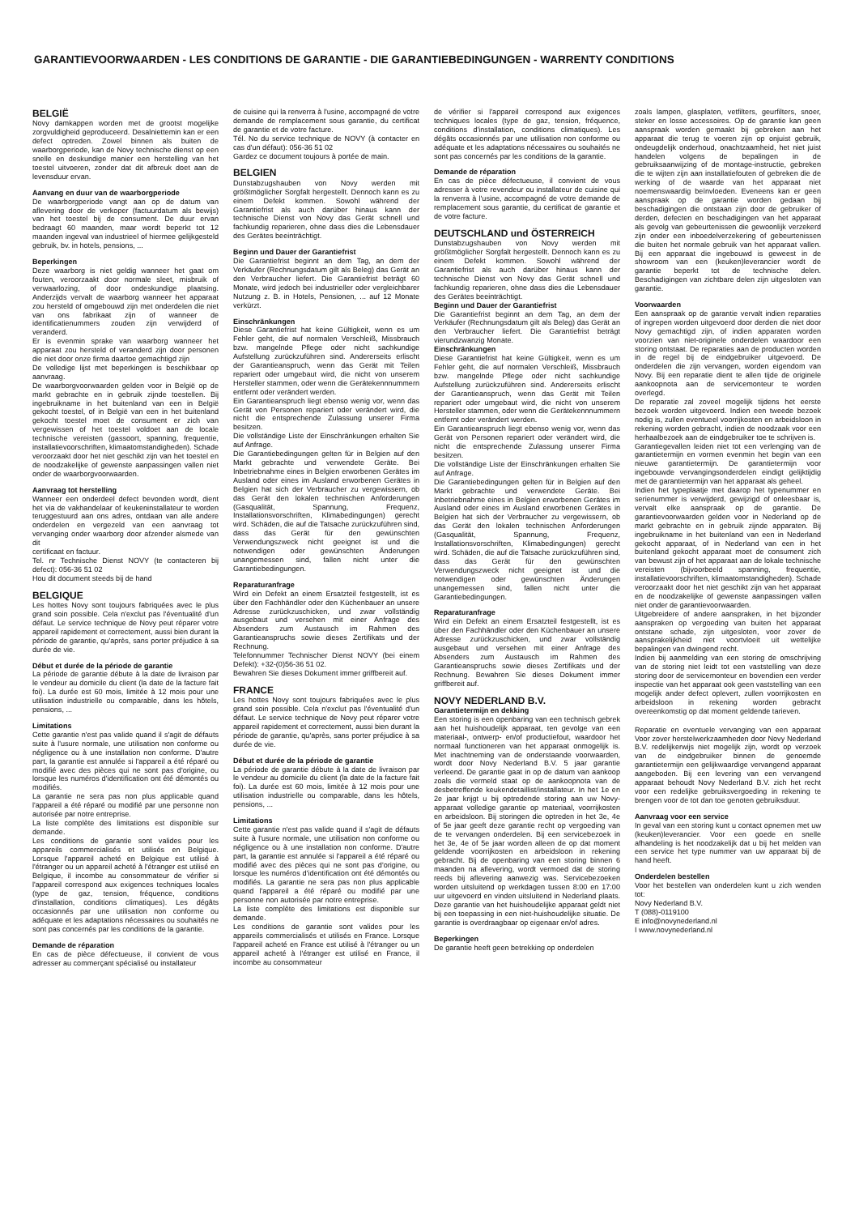GARANTIEVOORWAARDEN - LES CONDITIONS DE GARANTIE - DIE GARANTIEBEDINGUNGEN - WARRENTY CONDITIONS
BELGIË
Novy damkappen worden met de grootst mogelijke zorgvuldigheid geproduceerd. Desalniettemin kan er een defect optreden. Zowel binnen als buiten de waarborgperiode, kan de Novy technische dienst op een snelle en deskundige manier een herstelling van het toestel uitvoeren, zonder dat dit afbreuk doet aan de levensduur ervan.
Aanvang en duur van de waarborgperiode
De waarborgperiode vangt aan op de datum van aflevering door de verkoper (factuurdatum als bewijs) van het toestel bij de consument. De duur ervan bedraagt 60 maanden, maar wordt beperkt tot 12 maanden ingeval van industrieel of hiermee gelijkgesteld gebruik, bv. in hotels, pensions, ...
Beperkingen
Deze waarborg is niet geldig wanneer het gaat om fouten, veroorzaakt door normale sleet, misbruik of verwaarlozing, of door ondeskundige plaatsing. Anderzijds vervalt de waarborg wanneer het apparaat zou hersteld of omgebouwd zijn met onderdelen die niet van ons fabrikaat zijn of wanneer de identificatienummers zouden zijn verwijderd of veranderd.
Er is evenmin sprake van waarborg wanneer het apparaat zou hersteld of veranderd zijn door personen die niet door onze firma daartoe gemachtigd zijn
De volledige lijst met beperkingen is beschikbaar op aanvraag.
De waarborgvoorwaarden gelden voor in België op de markt gebrachte en in gebruik zijnde toestellen. Bij ingebruikname in het buitenland van een in België gekocht toestel, of in België van een in het buitenland gekocht toestel moet de consument er zich van vergewissen of het toestel voldoet aan de locale technische vereisten (gassoort, spanning, frequentie, installatievoorschriften, klimaatomstandigheden). Schade veroorzaakt door het niet geschikt zijn van het toestel en de noodzakelijke of gewenste aanpassingen vallen niet onder de waarborgvoorwaarden.
Aanvraag tot herstelling
Wanneer een onderdeel defect bevonden wordt, dient het via de vakhandelaar of keukeninstallateur te worden teruggestuurd aan ons adres, ontdaan van alle andere onderdelen en vergezeld van een aanvraag tot vervanging onder waarborg door afzender alsmede van dit
certificaat en factuur.
Tel. nr Technische Dienst NOVY (te contacteren bij defect): 056-36 51 02
Hou dit document steeds bij de hand
BELGIQUE
Les hottes Novy sont toujours fabriquées avec le plus grand soin possible. Cela n'exclut pas l'éventualité d'un défaut. Le service technique de Novy peut réparer votre appareil rapidement et correctement, aussi bien durant la période de garantie, qu'après, sans porter préjudice à sa durée de vie.
Début et durée de la période de garantie
La période de garantie débute à la date de livraison par le vendeur au domicile du client (la date de la facture fait foi). La durée est 60 mois, limitée à 12 mois pour une utilisation industrielle ou comparable, dans les hôtels, pensions, ...
Limitations
Cette garantie n'est pas valide quand il s'agit de défauts suite à l'usure normale, une utilisation non conforme ou négligence ou à une installation non conforme. D'autre part, la garantie est annulée si l'appareil a été réparé ou modifié avec des pièces qui ne sont pas d'origine, ou lorsque les numéros d'identification ont été démontés ou modifiés.
La garantie ne sera pas non plus applicable quand l'appareil a été réparé ou modifié par une personne non autorisée par notre entreprise.
La liste complète des limitations est disponible sur demande.
Les conditions de garantie sont valides pour les appareils commercialisés et utilisés en Belgique. Lorsque l'appareil acheté en Belgique est utilisé à l'étranger ou un appareil acheté à l'étranger est utilisé en Belgique, il incombe au consommateur de vérifier si l'appareil correspond aux exigences techniques locales (type de gaz, tension, fréquence, conditions d'installation, conditions climatiques). Les dégâts occasionnés par une utilisation non conforme ou adéquate et les adaptations nécessaires ou souhaités ne sont pas concernés par les conditions de la garantie.
Demande de réparation
En cas de pièce défectueuse, il convient de vous adresser au commerçant spécialisé ou installateur
de cuisine qui la renverra à l'usine, accompagné de votre demande de remplacement sous garantie, du certificat de garantie et de votre facture.
Tél. No du service technique de NOVY (à contacter en cas d'un défaut): 056-36 51 02
Gardez ce document toujours à portée de main.
BELGIEN
Dunstabzugshauben von Novy werden mit größtmöglicher Sorgfalt hergestellt. Dennoch kann es zu einem Defekt kommen. Sowohl während der Garantiefrist als auch darüber hinaus kann der technische Dienst von Novy das Gerät schnell und fachkundig reparieren, ohne dass dies die Lebensdauer des Gerätes beeinträchtigt.
Beginn und Dauer der Garantiefrist
Die Garantiefrist beginnt an dem Tag, an dem der Verkäufer (Rechnungsdatum gilt als Beleg) das Gerät an den Verbraucher liefert. Die Garantiefrist beträgt 60 Monate, wird jedoch bei industrieller oder vergleichbarer Nutzung z. B. in Hotels, Pensionen, ... auf 12 Monate verkürzt.
Einschränkungen
Diese Garantiefrist hat keine Gültigkeit, wenn es um Fehler geht, die auf normalen Verschleiß, Missbrauch bzw. mangelnde Pflege oder nicht sachkundige Aufstellung zurückzuführen sind. Andererseits erlischt der Garantieanspruch, wenn das Gerät mit Teilen repariert oder umgebaut wird, die nicht von unserem Hersteller stammen, oder wenn die Gerätekennnummern entfernt oder verändert werden.
Ein Garantieanspruch liegt ebenso wenig vor, wenn das Gerät von Personen repariert oder verändert wird, die nicht die entsprechende Zulassung unserer Firma besitzen.
Die vollständige Liste der Einschränkungen erhalten Sie auf Anfrage.
Die Garantiebedingungen gelten für in Belgien auf den Markt gebrachte und verwendete Geräte. Bei Inbetriebnahme eines in Belgien erworbenen Gerätes im Ausland oder eines im Ausland erworbenen Gerätes in Belgien hat sich der Verbraucher zu vergewissern, ob das Gerät den lokalen technischen Anforderungen (Gasqualität, Spannung, Frequenz, Installationsvorschriften, Klimabedingungen) gerecht wird. Schäden, die auf die Tatsache zurückzuführen sind, dass das Gerät für den gewünschten Verwendungszweck nicht geeignet ist und die notwendigen oder gewünschten Änderungen unangemessen sind, fallen nicht unter die Garantiebedingungen.
Reparaturanfrage
Wird ein Defekt an einem Ersatzteil festgestellt, ist es über den Fachhändler oder den Küchenbauer an unsere Adresse zurückzuschicken, und zwar vollständig ausgebaut und versehen mit einer Anfrage des Absenders zum Austausch im Rahmen des Garantieanspruchs sowie dieses Zertifikats und der Rechnung.
Telefonnummer Technischer Dienst NOVY (bei einem Defekt): +32-(0)56-36 51 02.
Bewahren Sie dieses Dokument immer griffbereit auf.
FRANCE
Les hottes Novy sont toujours fabriquées avec le plus grand soin possible. Cela n'exclut pas l'éventualité d'un défaut. Le service technique de Novy peut réparer votre appareil rapidement et correctement, aussi bien durant la période de garantie, qu'après, sans porter préjudice à sa durée de vie.
Début et durée de la période de garantie
La période de garantie débute à la date de livraison par le vendeur au domicile du client (la date de la facture fait foi). La durée est 60 mois, limitée à 12 mois pour une utilisation industrielle ou comparable, dans les hôtels, pensions, ...
Limitations
Cette garantie n'est pas valide quand il s'agit de défauts suite à l'usure normale, une utilisation non conforme ou négligence ou à une installation non conforme. D'autre part, la garantie est annulée si l'appareil a été réparé ou modifié avec des pièces qui ne sont pas d'origine, ou lorsque les numéros d'identification ont été démontés ou modifiés. La garantie ne sera pas non plus applicable quand l'appareil a été réparé ou modifié par une personne non autorisée par notre entreprise.
La liste complète des limitations est disponible sur demande.
Les conditions de garantie sont valides pour les appareils commercialisés et utilisés en France. Lorsque l'appareil acheté en France est utilisé à l'étranger ou un appareil acheté à l'étranger est utilisé en France, il incombe au consommateur
de vérifier si l'appareil correspond aux exigences techniques locales (type de gaz, tension, fréquence, conditions d'installation, conditions climatiques). Les dégâts occasionnés par une utilisation non conforme ou adéquate et les adaptations nécessaires ou souhaités ne sont pas concernés par les conditions de la garantie.
Demande de réparation
En cas de pièce défectueuse, il convient de vous adresser à votre revendeur ou installateur de cuisine qui la renverra à l'usine, accompagné de votre demande de remplacement sous garantie, du certificat de garantie et de votre facture.
DEUTSCHLAND und ÖSTERREICH
Dunstabzugshauben von Novy werden mit größtmöglicher Sorgfalt hergestellt. Dennoch kann es zu einem Defekt kommen. Sowohl während der Garantiefrist als auch darüber hinaus kann der technische Dienst von Novy das Gerät schnell und fachkundig reparieren, ohne dass dies die Lebensdauer des Gerätes beeinträchtigt.
Beginn und Dauer der Garantiefrist
Die Garantiefrist beginnt an dem Tag, an dem der Verkäufer (Rechnungsdatum gilt als Beleg) das Gerät an den Verbraucher liefert. Die Garantiefrist beträgt vierundzwanzig Monate.
Einschränkungen
Diese Garantiefrist hat keine Gültigkeit, wenn es um Fehler geht, die auf normalen Verschleiß, Missbrauch bzw. mangelnde Pflege oder nicht sachkundige Aufstellung zurückzuführen sind. Andererseits erlischt der Garantieanspruch, wenn das Gerät mit Teilen repariert oder umgebaut wird, die nicht von unserem Hersteller stammen, oder wenn die Gerätekennnummern entfernt oder verändert werden.
Ein Garantieanspruch liegt ebenso wenig vor, wenn das Gerät von Personen repariert oder verändert wird, die nicht die entsprechende Zulassung unserer Firma besitzen.
Die vollständige Liste der Einschränkungen erhalten Sie auf Anfrage.
Die Garantiebedingungen gelten für in Belgien auf den Markt gebrachte und verwendete Geräte. Bei Inbetriebnahme eines in Belgien erworbenen Gerätes im Ausland oder eines im Ausland erworbenen Gerätes in Belgien hat sich der Verbraucher zu vergewissern, ob das Gerät den lokalen technischen Anforderungen (Gasqualität, Spannung, Frequenz, Installationsvorschriften, Klimabedingungen) gerecht wird. Schäden, die auf die Tatsache zurückzuführen sind, dass das Gerät für den gewünschten Verwendungszweck nicht geeignet ist und die notwendigen oder gewünschten Änderungen unangemessen sind, fallen nicht unter die Garantiebedingungen.
Reparaturanfrage
Wird ein Defekt an einem Ersatzteil festgestellt, ist es über den Fachhändler oder den Küchenbauer an unsere Adresse zurückzuschicken, und zwar vollständig ausgebaut und versehen mit einer Anfrage des Absenders zum Austausch im Rahmen des Garantieanspruchs sowie dieses Zertifikats und der Rechnung. Bewahren Sie dieses Dokument immer griffbereit auf.
NOVY NEDERLAND B.V.
Garantietermijn en dekking
Een storing is een openbaring van een technisch gebrek aan het huishoudelijk apparaat, ten gevolge van een materiaal-, ontwerp- en/of productiefout, waardoor het normaal functioneren van het apparaat onmogelijk is. Met inachtneming van de onderstaande voorwaarden, wordt door Novy Nederland B.V. 5 jaar garantie verleend. De garantie gaat in op de datum van aankoop zoals die vermeld staat op de aankoopnota van de desbetreffende keukendetaillist/installateur. In het 1e en 2e jaar krijgt u bij optredende storing aan uw Novy-apparaat volledige garantie op materiaal, voorrijkosten en arbeidsloon. Bij storingen die optreden in het 3e, 4e of 5e jaar geeft deze garantie recht op vergoeding van de te vervangen onderdelen. Bij een servicebezoek in het 3e, 4e of 5e jaar worden alleen de op dat moment geldende voorrijkosten en arbeidsloon in rekening gebracht. Bij de openbaring van een storing binnen 6 maanden na aflevering, wordt vermoed dat de storing reeds bij aflevering aanwezig was. Servicebezoeken worden uitsluitend op werkdagen tussen 8:00 en 17:00 uur uitgevoerd en vinden uitsluitend in Nederland plaats. Deze garantie van het huishoudelijke apparaat geldt niet bij een toepassing in een niet-huishoudelijke situatie. De garantie is overdraagbaar op eigenaar en/of adres.
Beperkingen
De garantie heeft geen betrekking op onderdelen
zoals lampen, glasplaten, vetfilters, geurfilters, snoer, steker en losse accessoires. Op de garantie kan geen aanspraak worden gemaakt bij gebreken aan het apparaat die terug te voeren zijn op onjuist gebruik, ondeugdelijk onderhoud, onachtzaamheid, het niet juist handelen volgens de bepalingen in de gebruiksaanwijzing of de montage-instructie, gebreken die te wijten zijn aan installatiefouten of gebreken die de werking of de waarde van het apparaat niet noemenswaardig beïnvloeden. Eveneens kan er geen aanspraak op de garantie worden gedaan bij beschadigingen die ontstaan zijn door de gebruiker of derden, defecten en beschadigingen van het apparaat als gevolg van gebeurtenissen die gewoonlijk verzekerd zijn onder een inboedelverzekering of gebeurtenissen die buiten het normale gebruik van het apparaat vallen. Bij een apparaat die ingebouwd is geweest in de showroom van een (keuken)leverancier wordt de garantie beperkt tot de technische delen. Beschadigingen van zichtbare delen zijn uitgesloten van garantie.
Voorwaarden
Een aanspraak op de garantie vervalt indien reparaties of ingrepen worden uitgevoerd door derden die niet door Novy gemachtigd zijn, of indien apparaten worden voorzien van niet-originele onderdelen waardoor een storing ontstaat. De reparaties aan de producten worden in de regel bij de eindgebruiker uitgevoerd. De onderdelen die zijn vervangen, worden eigendom van Novy. Bij een reparatie dient te allen tijde de originele aankoopnota aan de servicemonteur te worden overlegd.
De reparatie zal zoveel mogelijk tijdens het eerste bezoek worden uitgevoerd. Indien een tweede bezoek nodig is, zullen eventueel voorrijkosten en arbeidsloon in rekening worden gebracht, indien de noodzaak voor een herhaalbezoek aan de eindgebruiker toe te schrijven is.
Garantiegevallen leiden niet tot een verlenging van de garantietermijn en vormen evenmin het begin van een nieuwe garantietermijn. De garantietermijn voor ingebouwde vervangingsonderdelen eindigt gelijktijdig met de garantietermijn van het apparaat als geheel.
Indien het typeplaatje met daarop het typenummer en serienummer is verwijderd, gewijzigd of onleesbaar is, vervalt elke aanspraak op de garantie. De garantievoorwaarden gelden voor in Nederland op de markt gebrachte en in gebruik zijnde apparaten. Bij ingebruikname in het buitenland van een in Nederland gekocht apparaat, of in Nederland van een in het buitenland gekocht apparaat moet de consument zich van bewust zijn of het apparaat aan de lokale technische vereisten (bijvoorbeeld spanning, frequentie, installatievoorschriften, klimaatomstandigheden). Schade veroorzaakt door het niet geschikt zijn van het apparaat en de noodzakelijke of gewenste aanpassingen vallen niet onder de garantievoorwaarden.
Uitgebreidere of andere aanspraken, in het bijzonder aanspraken op vergoeding van buiten het apparaat ontstane schade, zijn uitgesloten, voor zover de aansprakelijkheid niet voortvloeit uit wettelijke bepalingen van dwingend recht.
Indien bij aanmelding van een storing de omschrijving van de storing niet leidt tot een vaststelling van deze storing door de servicemonteur en bovendien een verder inspectie van het apparaat ook geen vaststelling van een mogelijk ander defect oplevert, zullen voorrijkosten en arbeidsloon in rekening worden gebracht overeenkomstig op dat moment geldende tarieven.
Reparatie en eventuele vervanging van een apparaat Voor zover herstelwerkzaamheden door Novy Nederland B.V. redelijkerwijs niet mogelijk zijn, wordt op verzoek van de eindgebruiker binnen de genoemde garantietermijn een gelijkwaardige vervangend apparaat aangeboden. Bij een levering van een vervangend apparaat behoudt Novy Nederland B.V. zich het recht voor een redelijke gebruiksvergoeding in rekening te brengen voor de tot dan toe genoten gebruiksduur.
Aanvraag voor een service
In geval van een storing kunt u contact opnemen met uw (keuken)leverancier. Voor een goede en snelle afhandeling is het noodzakelijk dat u bij het melden van een service het type nummer van uw apparaat bij de hand heeft.
Onderdelen bestellen
Voor het bestellen van onderdelen kunt u zich wenden tot:
Novy Nederland B.V.
T (088)-0119100
E info@novynederland.nl
I www.novynederland.nl